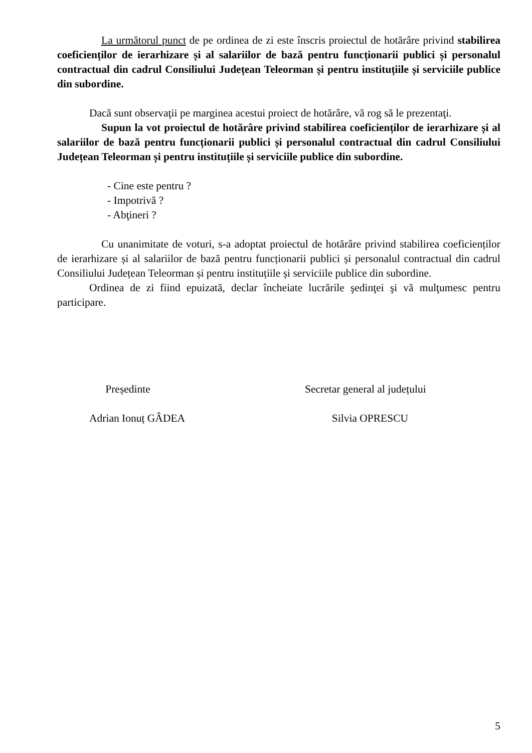La următorul punct de pe ordinea de zi este înscris proiectul de hotărâre privind stabilirea coeficienților de ierarhizare și al salariilor de bază pentru funcționarii publici și personalul contractual din cadrul Consiliului Județean Teleorman și pentru instituțiile și serviciile publice din subordine.
Dacă sunt observaţii pe marginea acestui proiect de hotărâre, vă rog să le prezentaţi.
Supun la vot proiectul de hotărâre privind stabilirea coeficienților de ierarhizare și al salariilor de bază pentru funcționarii publici și personalul contractual din cadrul Consiliului Județean Teleorman și pentru instituțiile și serviciile publice din subordine.
- Cine este pentru ?
- Impotrivă ?
- Abţineri ?
Cu unanimitate de voturi, s-a adoptat proiectul de hotărâre privind stabilirea coeficienților de ierarhizare și al salariilor de bază pentru funcționarii publici și personalul contractual din cadrul Consiliului Județean Teleorman și pentru instituțiile și serviciile publice din subordine.
Ordinea de zi fiind epuizată, declar încheiate lucrările şedinţei şi vă mulţumesc pentru participare.
Președinte
Adrian Ionuț GÂDEA
Secretar general al județului
Silvia OPRESCU
5